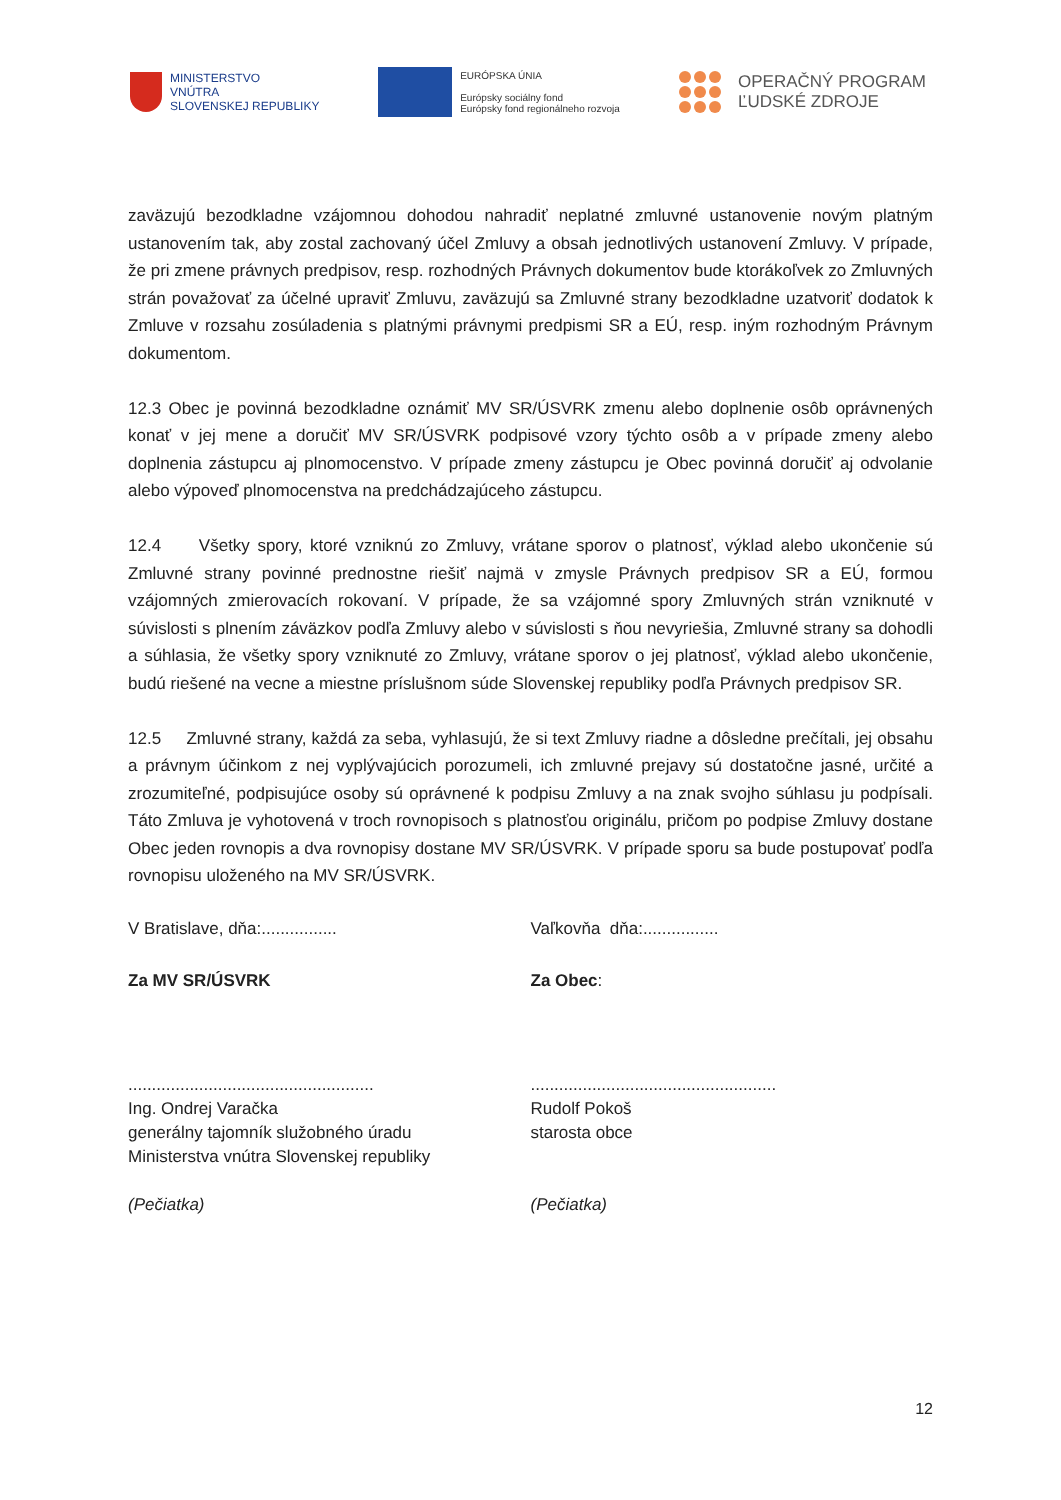MINISTERSTVO
VNÚTRA
SLOVENSKEJ REPUBLIKY
EURÓPSKA ÚNIA
Európsky sociálny fond
Európsky fond regionálneho rozvoja
OPERAČNÝ PROGRAM
ĽUDSKÉ ZDROJE
zaväzujú bezodkladne vzájomnou dohodou nahradiť neplatné zmluvné ustanovenie novým platným ustanovením tak, aby zostal zachovaný účel Zmluvy a obsah jednotlivých ustanovení Zmluvy. V prípade, že pri zmene právnych predpisov, resp. rozhodných Právnych dokumentov bude ktorákoľvek zo Zmluvných strán považovať za účelné upraviť Zmluvu, zaväzujú sa Zmluvné strany bezodkladne uzatvoriť dodatok k Zmluve v rozsahu zosúladenia s platnými právnymi predpismi SR a EÚ, resp. iným rozhodným Právnym dokumentom.
12.3 Obec je povinná bezodkladne oznámiť MV SR/ÚSVRK zmenu alebo doplnenie osôb oprávnených konať v jej mene a doručiť MV SR/ÚSVRK podpisové vzory týchto osôb a v prípade zmeny alebo doplnenia zástupcu aj plnomocenstvo. V prípade zmeny zástupcu je Obec povinná doručiť aj odvolanie alebo výpoveď plnomocenstva na predchádzajúceho zástupcu.
12.4 Všetky spory, ktoré vzniknú zo Zmluvy, vrátane sporov o platnosť, výklad alebo ukončenie sú Zmluvné strany povinné prednostne riešiť najmä v zmysle Právnych predpisov SR a EÚ, formou vzájomných zmierovacích rokovaní. V prípade, že sa vzájomné spory Zmluvných strán vzniknuté v súvislosti s plnením záväzkov podľa Zmluvy alebo v súvislosti s ňou nevyriešia, Zmluvné strany sa dohodli a súhlasia, že všetky spory vzniknuté zo Zmluvy, vrátane sporov o jej platnosť, výklad alebo ukončenie, budú riešené na vecne a miestne príslušnom súde Slovenskej republiky podľa Právnych predpisov SR.
12.5 Zmluvné strany, každá za seba, vyhlasujú, že si text Zmluvy riadne a dôsledne prečítali, jej obsahu a právnym účinkom z nej vyplývajúcich porozumeli, ich zmluvné prejavy sú dostatočne jasné, určité a zrozumiteľné, podpisujúce osoby sú oprávnené k podpisu Zmluvy a na znak svojho súhlasu ju podpísali. Táto Zmluva je vyhotovená v troch rovnopisoch s platnosťou originálu, pričom po podpise Zmluvy dostane Obec jeden rovnopis a dva rovnopisy dostane MV SR/ÚSVRK. V prípade sporu sa bude postupovať podľa rovnopisu uloženého na MV SR/ÚSVRK.
V Bratislave, dňa:................ Vaľkovňa dňa:................
Za MV SR/ÚSVRK Za Obec:
....................................................
Ing. Ondrej Varačka
generálny tajomník služobného úradu
Ministerstva vnútra Slovenskej republiky
....................................................
Rudolf Pokoš
starosta obce
(Pečiatka) (Pečiatka)
12